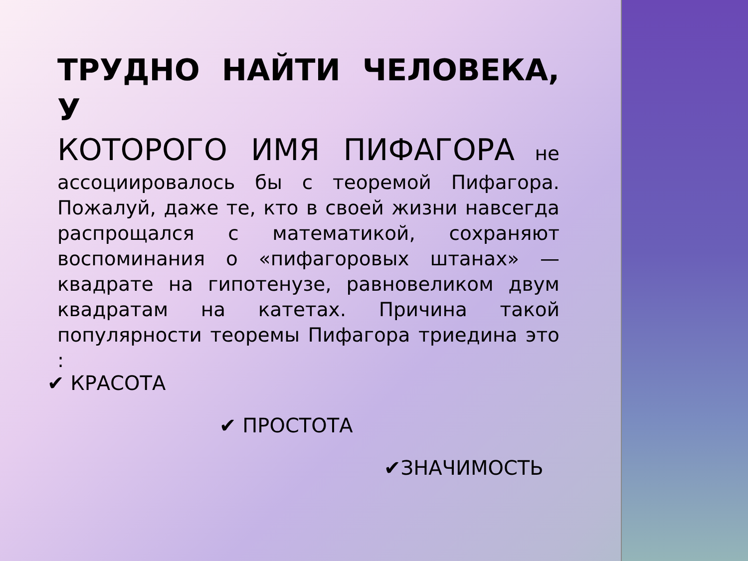ТРУДНО НАЙТИ ЧЕЛОВЕКА, У
КОТОРОГО ИМЯ ПИФАГОРА не ассоциировалось бы с теоремой Пифагора. Пожалуй, даже те, кто в своей жизни навсегда распрощался с математикой, сохраняют воспоминания о «пифагоровых штанах» — квадрате на гипотенузе, равновеликом двум квадратам на катетах. Причина такой популярности теоремы Пифагора триедина это :
✔ КРАСОТА
✔ ПРОСТОТА
✔ЗНАЧИМОСТЬ